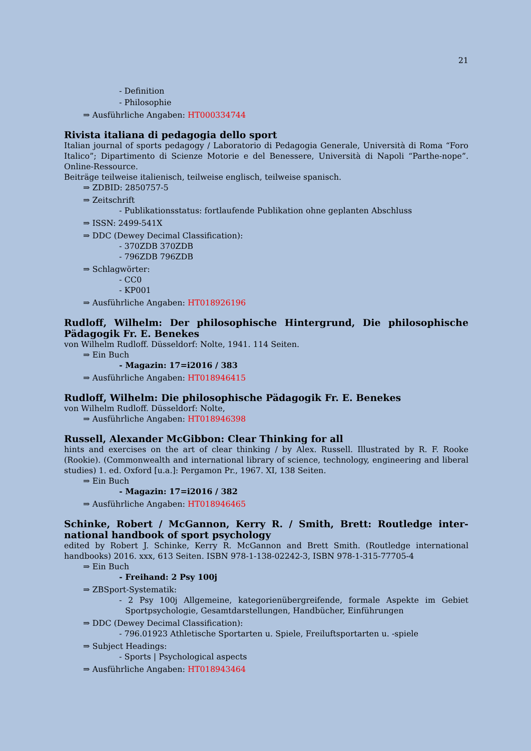21
- Definition
- Philosophie
⇒ Ausführliche Angaben: HT000334744
Rivista italiana di pedagogia dello sport
Italian journal of sports pedagogy / Laboratorio di Pedagogia Generale, Università di Roma “Foro Italico”; Dipartimento di Scienze Motorie e del Benessere, Università di Napoli “Parthe-nope”. Online-Ressource.
Beiträge teilweise italienisch, teilweise englisch, teilweise spanisch.
⇒ ZDBID: 2850757-5
⇒ Zeitschrift
- Publikationsstatus: fortlaufende Publikation ohne geplanten Abschluss
⇒ ISSN: 2499-541X
⇒ DDC (Dewey Decimal Classification):
- 370ZDB 370ZDB
- 796ZDB 796ZDB
⇒ Schlagwörter:
- CC0
- KP001
⇒ Ausführliche Angaben: HT018926196
Rudloff, Wilhelm: Der philosophische Hintergrund, Die philosophische Pädagogik Fr. E. Benekes
von Wilhelm Rudloff. Düsseldorf: Nolte, 1941. 114 Seiten.
⇒ Ein Buch
- Magazin: 17=i2016 / 383
⇒ Ausführliche Angaben: HT018946415
Rudloff, Wilhelm: Die philosophische Pädagogik Fr. E. Benekes
von Wilhelm Rudloff. Düsseldorf: Nolte,
⇒ Ausführliche Angaben: HT018946398
Russell, Alexander McGibbon: Clear Thinking for all
hints and exercises on the art of clear thinking / by Alex. Russell. Illustrated by R. F. Rooke (Rookie). (Commonwealth and international library of science, technology, engineering and liberal studies) 1. ed. Oxford [u.a.]: Pergamon Pr., 1967. XI, 138 Seiten.
⇒ Ein Buch
- Magazin: 17=i2016 / 382
⇒ Ausführliche Angaben: HT018946465
Schinke, Robert / McGannon, Kerry R. / Smith, Brett: Routledge inter-national handbook of sport psychology
edited by Robert J. Schinke, Kerry R. McGannon and Brett Smith. (Routledge international handbooks) 2016. xxx, 613 Seiten. ISBN 978-1-138-02242-3, ISBN 978-1-315-77705-4
⇒ Ein Buch
- Freihand: 2 Psy 100j
⇒ ZBSport-Systematik:
- 2 Psy 100j Allgemeine, kategorienübergreifende, formale Aspekte im Gebiet Sportpsychologie, Gesamtdarstellungen, Handbücher, Einführungen
⇒ DDC (Dewey Decimal Classification):
- 796.01923 Athletische Sportarten u. Spiele, Freiluftsportarten u. -spiele
⇒ Subject Headings:
- Sports | Psychological aspects
⇒ Ausführliche Angaben: HT018943464